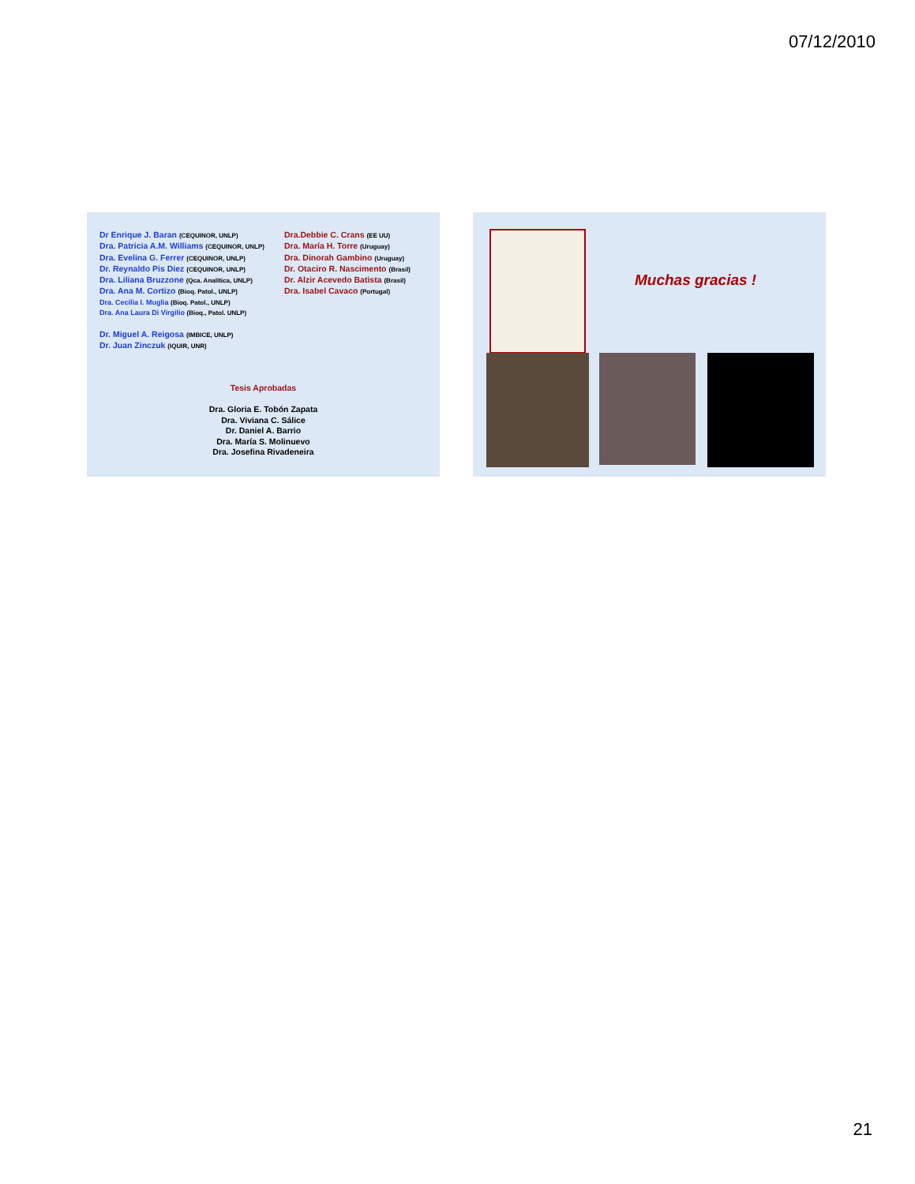07/12/2010
Dr Enrique J. Baran (CEQUINOR, UNLP)
Dra. Patricia A.M. Williams (CEQUINOR, UNLP)
Dra. Evelina G. Ferrer (CEQUINOR, UNLP)
Dr. Reynaldo Pis Diez (CEQUINOR, UNLP)
Dra. Liliana Bruzzone (Qca. Analítica, UNLP)
Dra. Ana M. Cortizo (Bioq. Patol., UNLP)
Dra. Cecilia I. Muglia (Bioq. Patol., UNLP)
Dra. Ana Laura Di Virgilio (Bioq., Patol. UNLP)
Dr. Miguel A. Reigosa (IMBICE, UNLP)
Dr. Juan Zinczuk (IQUIR, UNR)
Dra.Debbie C. Crans (EE UU)
Dra. María H. Torre (Uruguay)
Dra. Dinorah Gambino (Uruguay)
Dr. Otaciro R. Nascimento (Brasil)
Dr. Alzir Acevedo Batista (Brasil)
Dra. Isabel Cavaco (Portugal)
Tesis Aprobadas
Dra. Gloria E. Tobón Zapata
Dra. Viviana C. Sálice
Dr. Daniel A. Barrio
Dra. María S. Molinuevo
Dra. Josefina Rivadeneira
Muchas gracias !
21